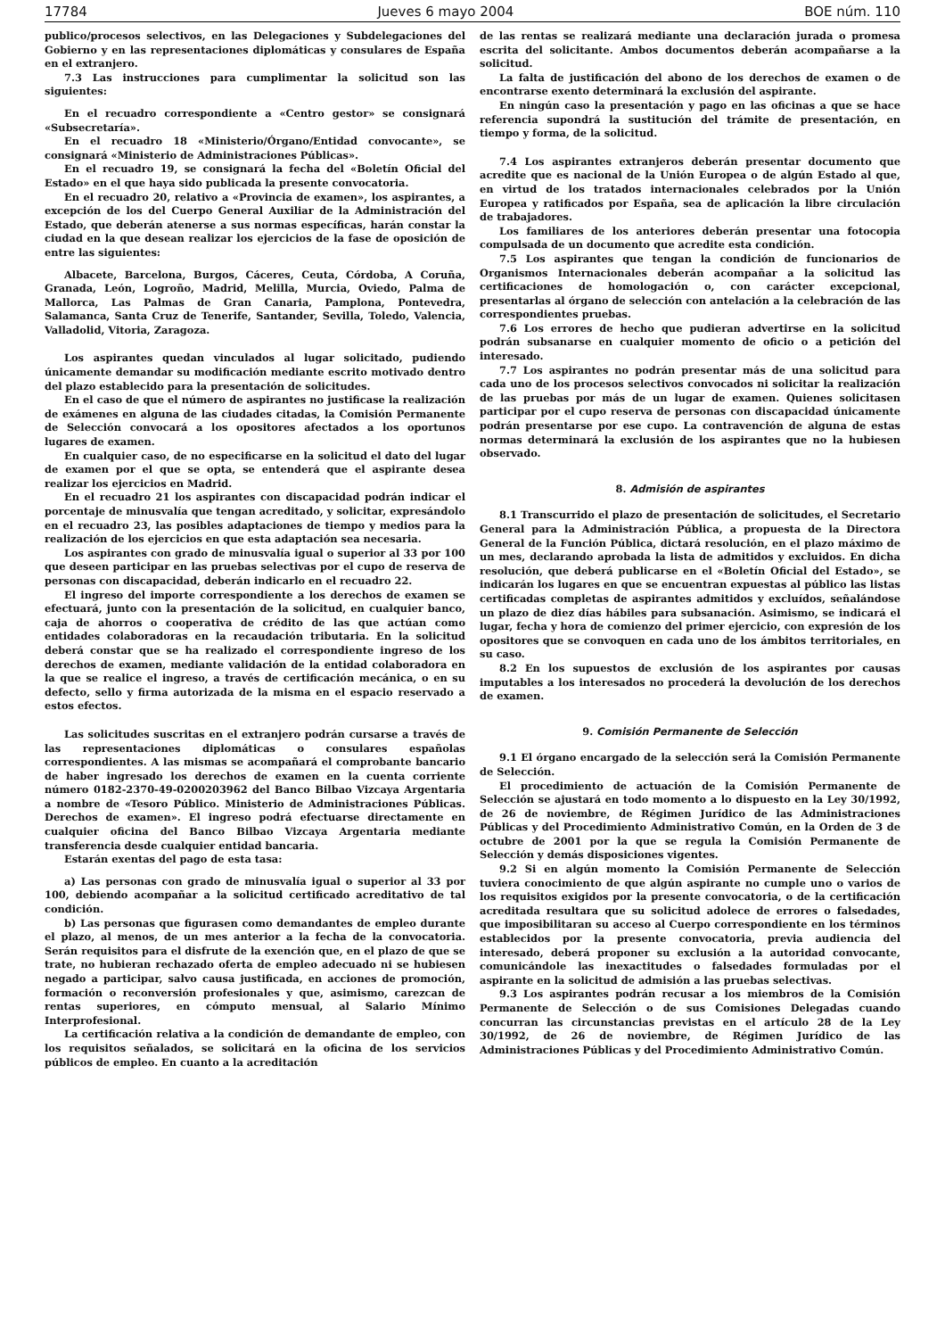17784 Jueves 6 mayo 2004 BOE núm. 110
publico/procesos selectivos, en las Delegaciones y Subdelegaciones del Gobierno y en las representaciones diplomáticas y consulares de España en el extranjero.
7.3 Las instrucciones para cumplimentar la solicitud son las siguientes:
En el recuadro correspondiente a «Centro gestor» se consignará «Subsecretaría».
En el recuadro 18 «Ministerio/Órgano/Entidad convocante», se consignará «Ministerio de Administraciones Públicas».
En el recuadro 19, se consignará la fecha del «Boletín Oficial del Estado» en el que haya sido publicada la presente convocatoria.
En el recuadro 20, relativo a «Provincia de examen», los aspirantes, a excepción de los del Cuerpo General Auxiliar de la Administración del Estado, que deberán atenerse a sus normas específicas, harán constar la ciudad en la que desean realizar los ejercicios de la fase de oposición de entre las siguientes:
Albacete, Barcelona, Burgos, Cáceres, Ceuta, Córdoba, A Coruña, Granada, León, Logroño, Madrid, Melilla, Murcia, Oviedo, Palma de Mallorca, Las Palmas de Gran Canaria, Pamplona, Pontevedra, Salamanca, Santa Cruz de Tenerife, Santander, Sevilla, Toledo, Valencia, Valladolid, Vitoria, Zaragoza.
Los aspirantes quedan vinculados al lugar solicitado, pudiendo únicamente demandar su modificación mediante escrito motivado dentro del plazo establecido para la presentación de solicitudes.
En el caso de que el número de aspirantes no justificase la realización de exámenes en alguna de las ciudades citadas, la Comisión Permanente de Selección convocará a los opositores afectados a los oportunos lugares de examen.
En cualquier caso, de no especificarse en la solicitud el dato del lugar de examen por el que se opta, se entenderá que el aspirante desea realizar los ejercicios en Madrid.
En el recuadro 21 los aspirantes con discapacidad podrán indicar el porcentaje de minusvalía que tengan acreditado, y solicitar, expresándolo en el recuadro 23, las posibles adaptaciones de tiempo y medios para la realización de los ejercicios en que esta adaptación sea necesaria.
Los aspirantes con grado de minusvalía igual o superior al 33 por 100 que deseen participar en las pruebas selectivas por el cupo de reserva de personas con discapacidad, deberán indicarlo en el recuadro 22.
El ingreso del importe correspondiente a los derechos de examen se efectuará, junto con la presentación de la solicitud, en cualquier banco, caja de ahorros o cooperativa de crédito de las que actúan como entidades colaboradoras en la recaudación tributaria. En la solicitud deberá constar que se ha realizado el correspondiente ingreso de los derechos de examen, mediante validación de la entidad colaboradora en la que se realice el ingreso, a través de certificación mecánica, o en su defecto, sello y firma autorizada de la misma en el espacio reservado a estos efectos.
Las solicitudes suscritas en el extranjero podrán cursarse a través de las representaciones diplomáticas o consulares españolas correspondientes. A las mismas se acompañará el comprobante bancario de haber ingresado los derechos de examen en la cuenta corriente número 0182-2370-49-0200203962 del Banco Bilbao Vizcaya Argentaria a nombre de «Tesoro Público. Ministerio de Administraciones Públicas. Derechos de examen». El ingreso podrá efectuarse directamente en cualquier oficina del Banco Bilbao Vizcaya Argentaria mediante transferencia desde cualquier entidad bancaria.
Estarán exentas del pago de esta tasa:
a) Las personas con grado de minusvalía igual o superior al 33 por 100, debiendo acompañar a la solicitud certificado acreditativo de tal condición.
b) Las personas que figurasen como demandantes de empleo durante el plazo, al menos, de un mes anterior a la fecha de la convocatoria. Serán requisitos para el disfrute de la exención que, en el plazo de que se trate, no hubieran rechazado oferta de empleo adecuado ni se hubiesen negado a participar, salvo causa justificada, en acciones de promoción, formación o reconversión profesionales y que, asimismo, carezcan de rentas superiores, en cómputo mensual, al Salario Mínimo Interprofesional.
La certificación relativa a la condición de demandante de empleo, con los requisitos señalados, se solicitará en la oficina de los servicios públicos de empleo. En cuanto a la acreditación
de las rentas se realizará mediante una declaración jurada o promesa escrita del solicitante. Ambos documentos deberán acompañarse a la solicitud.
La falta de justificación del abono de los derechos de examen o de encontrarse exento determinará la exclusión del aspirante.
En ningún caso la presentación y pago en las oficinas a que se hace referencia supondrá la sustitución del trámite de presentación, en tiempo y forma, de la solicitud.
7.4 Los aspirantes extranjeros deberán presentar documento que acredite que es nacional de la Unión Europea o de algún Estado al que, en virtud de los tratados internacionales celebrados por la Unión Europea y ratificados por España, sea de aplicación la libre circulación de trabajadores.
Los familiares de los anteriores deberán presentar una fotocopia compulsada de un documento que acredite esta condición.
7.5 Los aspirantes que tengan la condición de funcionarios de Organismos Internacionales deberán acompañar a la solicitud las certificaciones de homologación o, con carácter excepcional, presentarlas al órgano de selección con antelación a la celebración de las correspondientes pruebas.
7.6 Los errores de hecho que pudieran advertirse en la solicitud podrán subsanarse en cualquier momento de oficio o a petición del interesado.
7.7 Los aspirantes no podrán presentar más de una solicitud para cada uno de los procesos selectivos convocados ni solicitar la realización de las pruebas por más de un lugar de examen. Quienes solicitasen participar por el cupo reserva de personas con discapacidad únicamente podrán presentarse por ese cupo. La contravención de alguna de estas normas determinará la exclusión de los aspirantes que no la hubiesen observado.
8. Admisión de aspirantes
8.1 Transcurrido el plazo de presentación de solicitudes, el Secretario General para la Administración Pública, a propuesta de la Directora General de la Función Pública, dictará resolución, en el plazo máximo de un mes, declarando aprobada la lista de admitidos y excluidos. En dicha resolución, que deberá publicarse en el «Boletín Oficial del Estado», se indicarán los lugares en que se encuentran expuestas al público las listas certificadas completas de aspirantes admitidos y excluídos, señalándose un plazo de diez días hábiles para subsanación. Asimismo, se indicará el lugar, fecha y hora de comienzo del primer ejercicio, con expresión de los opositores que se convoquen en cada uno de los ámbitos territoriales, en su caso.
8.2 En los supuestos de exclusión de los aspirantes por causas imputables a los interesados no procederá la devolución de los derechos de examen.
9. Comisión Permanente de Selección
9.1 El órgano encargado de la selección será la Comisión Permanente de Selección.
El procedimiento de actuación de la Comisión Permanente de Selección se ajustará en todo momento a lo dispuesto en la Ley 30/1992, de 26 de noviembre, de Régimen Jurídico de las Administraciones Públicas y del Procedimiento Administrativo Común, en la Orden de 3 de octubre de 2001 por la que se regula la Comisión Permanente de Selección y demás disposiciones vigentes.
9.2 Si en algún momento la Comisión Permanente de Selección tuviera conocimiento de que algún aspirante no cumple uno o varios de los requisitos exigidos por la presente convocatoria, o de la certificación acreditada resultara que su solicitud adolece de errores o falsedades, que imposibilitaran su acceso al Cuerpo correspondiente en los términos establecidos por la presente convocatoria, previa audiencia del interesado, deberá proponer su exclusión a la autoridad convocante, comunicándole las inexactitudes o falsedades formuladas por el aspirante en la solicitud de admisión a las pruebas selectivas.
9.3 Los aspirantes podrán recusar a los miembros de la Comisión Permanente de Selección o de sus Comisiones Delegadas cuando concurran las circunstancias previstas en el artículo 28 de la Ley 30/1992, de 26 de noviembre, de Régimen Jurídico de las Administraciones Públicas y del Procedimiento Administrativo Común.